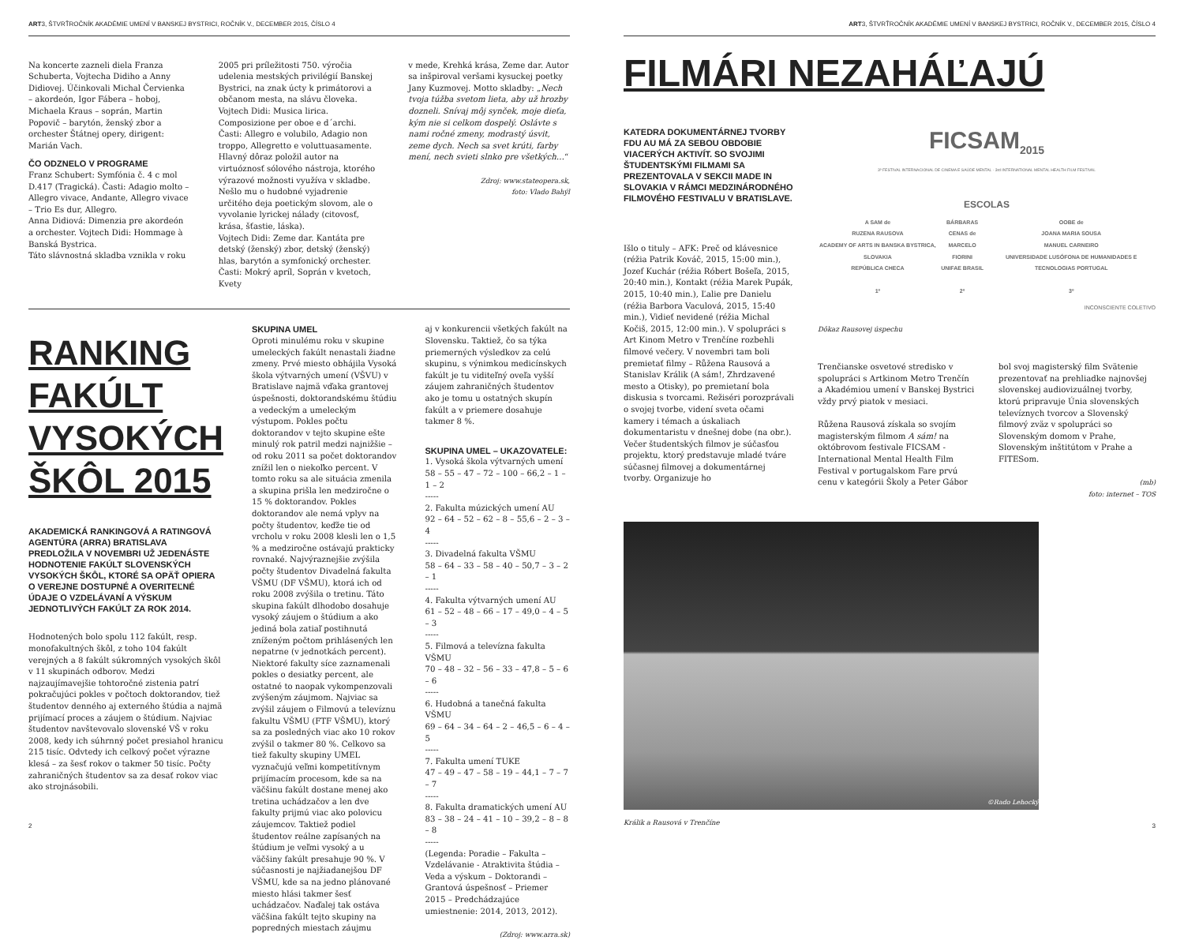ART3, ŠTVRŤROČNÍK AKADÉMIE UMENÍ V BANSKEJ BYSTRICI, ROČNÍK V., DECEMBER 2015, ČÍSLO 4
Na koncerte zazneli diela Franza Schuberta, Vojtecha Didiho a Anny Didiovej. Účinkovali Michal Červienka – akordeón, Igor Fábera – hoboj, Michaela Kraus – soprán, Martin Popovič – barytón, ženský zbor a orchester Štátnej opery, dirigent: Marián Vach.
ČO ODZNELO V PROGRAME
Franz Schubert: Symfónia č. 4 c mol D.417 (Tragická). Časti: Adagio molto – Allegro vivace, Andante, Allegro vivace – Trio Es dur, Allegro.
Anna Didiová: Dimenzia pre akordeón a orchester. Vojtech Didi: Hommage à Banská Bystrica.
Táto slávnostná skladba vznikla v roku
2005 pri príležitosti 750. výročia udelenia mestských privilégií Banskej Bystrici, na znak úcty k primátorovi a občanom mesta, na slávu človeka.
Vojtech Didi: Musica lirica. Composizione per oboe e d´archi. Časti: Allegro e volubilo, Adagio non troppo, Allegretto e voluttuasamente. Hlavný dôraz položil autor na virtuóznosť sólového nástroja, ktorého výrazové možnosti využíva v skladbe. Nešlo mu o hudobné vyjadrenie určitého deja poetickým slovom, ale o vyvolanie lyrickej nálady (citovosť, krása, šťastie, láska).
Vojtech Didi: Zeme dar. Kantáta pre detský (ženský) zbor, detský (ženský) hlas, barytón a symfonický orchester. Časti: Mokrý apríl, Soprán v kvetoch, Kvety
v mede, Krehká krása, Zeme dar. Autor sa inšpiroval veršami kysuckej poetky Jany Kuzmovej. Motto skladby: „Nech tvoja túžba svetom lieta, aby už hrozby dozneli. Snívaj môj synček, moje dieťa, kým nie si celkom dospelý. Oslávte s nami ročné zmeny, modrastý úsvit, zeme dych. Nech sa svet krúti, farby mení, nech svieti slnko pre všetkých…“
Zdroj: www.stateopera.sk,
foto: Vlado Bahýl
RANKING FAKÚLT VYSOKÝCH ŠKÔL 2015
AKADEMICKÁ RANKINGOVÁ A RATINGOVÁ AGENTÚRA (ARRA) BRATISLAVA PREDLOŽILA V NOVEMBRI UŽ JEDENÁSTE HODNOTENIE FAKÚLT SLOVENSKÝCH VYSOKÝCH ŠKÔL, KTORÉ SA OPÄŤ OPIERA O VEREJNE DOSTUPNÉ A OVERITEĽNÉ ÚDAJE O VZDELÁVANÍ A VÝSKUM JEDNOTLIVÝCH FAKÚLT ZA ROK 2014.
Hodnotených bolo spolu 112 fakúlt, resp. monofakultných škôl, z toho 104 fakúlt verejných a 8 fakúlt súkromných vysokých škôl v 11 skupinách odborov. Medzi najzaujímavejšie tohtoročné zistenia patrí pokračujúci pokles v počtoch doktorandov, tiež študentov denného aj externého štúdia a najmä prijímací proces a záujem o štúdium. Najviac študentov navštevovalo slovenské VŠ v roku 2008, kedy ich súhrnný počet presiahol hranicu 215 tisíc. Odvtedy ich celkový počet výrazne klesá – za šesť rokov o takmer 50 tisíc. Počty zahraničných študentov sa za desať rokov viac ako strojnásobili.
SKUPINA UMEL
Oproti minulému roku v skupine umeleckých fakúlt nenastali žiadne zmeny. Prvé miesto obhájila Vysoká škola výtvarných umení (VŠVU) v Bratislave najmä vďaka grantovej úspešnosti, doktorandskému štúdiu a vedeckým a umeleckým výstupom. Pokles počtu doktorandov v tejto skupine ešte minulý rok patril medzi najnižšie – od roku 2011 sa počet doktorandov znížil len o niekoľko percent. V tomto roku sa ale situácia zmenila a skupina prišla len medziročne o 15 % doktorandov. Pokles doktorandov ale nemá vplyv na počty študentov, keďže tie od vrcholu v roku 2008 klesli len o 1,5 % a medziročne ostávajú prakticky rovnaké. Najvýraznejšie zvýšila počty študentov Divadelná fakulta VŠMU (DF VŠMU), ktorá ich od roku 2008 zvýšila o tretinu. Táto skupina fakúlt dlhodobo dosahuje vysoký záujem o štúdium a ako jediná bola zatiaľ postihnutá zníženým počtom prihlásených len nepatrne (v jednotkách percent). Niektoré fakulty síce zaznamenali pokles o desiatky percent, ale ostatné to naopak vykompenzovali zvýšeným záujmom. Najviac sa zvýšil záujem o Filmovú a televíznu fakultu VŠMU (FTF VŠMU), ktorý sa za posledných viac ako 10 rokov zvýšil o takmer 80 %. Celkovo sa tiež fakulty skupiny UMEL vyznačujú veľmi kompetitívnym prijímacím procesom, kde sa na väčšinu fakúlt dostane menej ako tretina uchádzačov a len dve fakulty prijmú viac ako polovicu záujemcov. Taktiež podiel študentov reálne zapísaných na štúdium je veľmi vysoký a u väčšiny fakúlt presahuje 90 %. V súčasnosti je najžiadanejšou DF VŠMU, kde sa na jedno plánované miesto hlási takmer šesť uchádzačov. Naďalej tak ostáva väčšina fakúlt tejto skupiny na popredných miestach záujmu
aj v konkurencii všetkých fakúlt na Slovensku. Taktiež, čo sa týka priemerných výsledkov za celú skupinu, s výnimkou medicínskych fakúlt je tu viditeľný oveľa vyšší záujem zahraničných študentov ako je tomu u ostatných skupín fakúlt a v priemere dosahuje
takmer 8 %.
SKUPINA UMEL – UKAZOVATELE:
1. Vysoká škola výtvarných umení
58 – 55 – 47 – 72 – 100 – 66,2 – 1 – 1 – 2
-----
2. Fakulta múzických umení AU
92 – 64 – 52 – 62 – 8 – 55,6 – 2 – 3 – 4
-----
3. Divadelná fakulta VŠMU
58 – 64 – 33 – 58 – 40 – 50,7 – 3 – 2 – 1
-----
4. Fakulta výtvarných umení AU
61 – 52 – 48 – 66 – 17 – 49,0 – 4 – 5 – 3
-----
5. Filmová a televízna fakulta VŠMU
70 – 48 – 32 – 56 – 33 – 47,8 – 5 – 6 – 6
-----
6. Hudobná a tanečná fakulta VŠMU
69 – 64 – 34 – 64 – 2 – 46,5 – 6 – 4 – 5
-----
7. Fakulta umení TUKE
47 – 49 – 47 – 58 – 19 – 44,1 – 7 – 7 – 7
-----
8. Fakulta dramatických umení AU
83 – 38 – 24 – 41 – 10 – 39,2 – 8 – 8 – 8
-----
(Legenda: Poradie – Fakulta – Vzdelávanie - Atraktivita štúdia – Veda a výskum – Doktorandi – Grantová úspešnosť – Priemer 2015 – Predchádzajúce umiestnenie: 2014, 2013, 2012).
(Zdroj: www.arra.sk)
2
ART3, ŠTVRŤROČNÍK AKADÉMIE UMENÍ V BANSKEJ BYSTRICI, ROČNÍK V., DECEMBER 2015, ČÍSLO 4
FILMÁRI NEZAHÁĽAJÚ
KATEDRA DOKUMENTÁRNEJ TVORBY FDU AU MÁ ZA SEBOU OBDOBIE VIACERÝCH AKTIVÍT. SO SVOJIMI ŠTUDENTSKÝMI FILMAMI SA PREZENTOVALA V SEKCII MADE IN SLOVAKIA V RÁMCI MEDZINÁRODNÉHO FILMOVÉHO FESTIVALU V BRATISLAVE.
Išlo o tituly – AFK: Preč od klávesnice (réžia Patrik Kováč, 2015, 15:00 min.), Jozef Kuchár (réžia Róbert Bošeľa, 2015, 20:40 min.), Kontakt (réžia Marek Pupák, 2015, 10:40 min.), Ľalie pre Danielu (réžia Barbora Vaculová, 2015, 15:40 min.), Vidieť nevidené (réžia Michal Kočiš, 2015, 12:00 min.). V spolupráci s Art Kinom Metro v Trenčíne rozbehli filmové večery. V novembri tam boli premietať filmy – Růžena Rausová a Stanislav Králik (A sám!, Zhrdzavené mesto a Otisky), po premietaní bola diskusia s tvorcami. Režiséri porozprávali o svojej tvorbe, videní sveta očami kamery i témach a úskaliach dokumentaristu v dnešnej dobe (na obr.). Večer študentských filmov je súčasťou projektu, ktorý predstavuje mladé tváre súčasnej filmovej a dokumentárnej tvorby. Organizuje ho
FICSAM<sub>2015</sub>
3º FESTIVAL INTERNACIONAL DE CINEMA E SAÚDE MENTAL · 3rd INTERNATIONAL MENTAL HEALTH FILM FESTIVAL
ESCOLAS
A SAM de
RUZENA RAUSOVA
ACADEMY OF ARTS IN BANSKA BYSTRICA, SLOVAKIA
REPÚBLICA CHECA
1º
BÁRBARAS CENAS de
MARCELO FIORINI
UNIFAE BRASIL
2º
OOBE de
JOANA MARIA SOUSA
MANUEL CARNEIRO
UNIVERSIDADE LUSÓFONA DE HUMANIDADES E TECNOLOGIAS PORTUGAL
3º
INCONSCIENTE COLETIVO
Dôkaz Rausovej úspechu
Trenčianske osvetové stredisko v spolupráci s Artkinom Metro Trenčín a Akadémiou umení v Banskej Bystrici vždy prvý piatok v mesiaci.
Růžena Rausová získala so svojím magisterským filmom A sám! na októbrovom festivale FICSAM - International Mental Health Film Festival v portugalskom Fare prvú cenu v kategórii Školy a Peter Gábor
bol svoj magisterský film Svätenie prezentovať na prehliadke najnovšej slovenskej audiovizuálnej tvorby, ktorú pripravuje Únia slovenských televíznych tvorcov a Slovenský filmový zväz v spolupráci so Slovenským domom v Prahe, Slovenským inštitútom v Prahe a FITESom.
(mb)
foto: internet – TOS
©Rado Lehocký
Králik a Rausová v Trenčíne
3